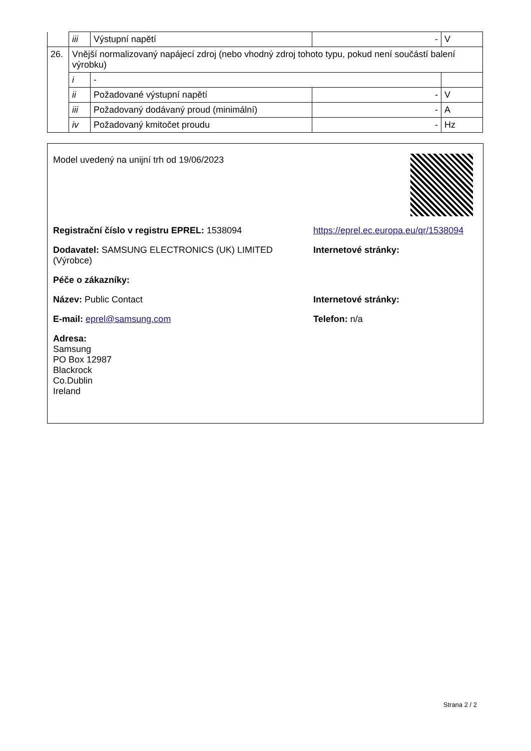| | iii | Výstupní napětí | - | V |
| 26. | Vnější normalizovaný napájecí zdroj (nebo vhodný zdroj tohoto typu, pokud není součástí balení výrobku) | | | |
| | i | - | | |
| | ii | Požadované výstupní napětí | - | V |
| | iii | Požadovaný dodávaný proud (minimální) | - | A |
| | iv | Požadovaný kmitočet proudu | - | Hz |
Model uvedený na unijní trh od 19/06/2023
Registrační číslo v registru EPREL: 1538094 https://eprel.ec.europa.eu/qr/1538094
Dodavatel: SAMSUNG ELECTRONICS (UK) LIMITED (Výrobce)
Internetové stránky:
Péče o zákazníky:
Název: Public Contact Internetové stránky:
E-mail: eprel@samsung.com Telefon: n/a
Adresa:
Samsung
PO Box 12987
Blackrock
Co.Dublin
Ireland
Strana 2 / 2